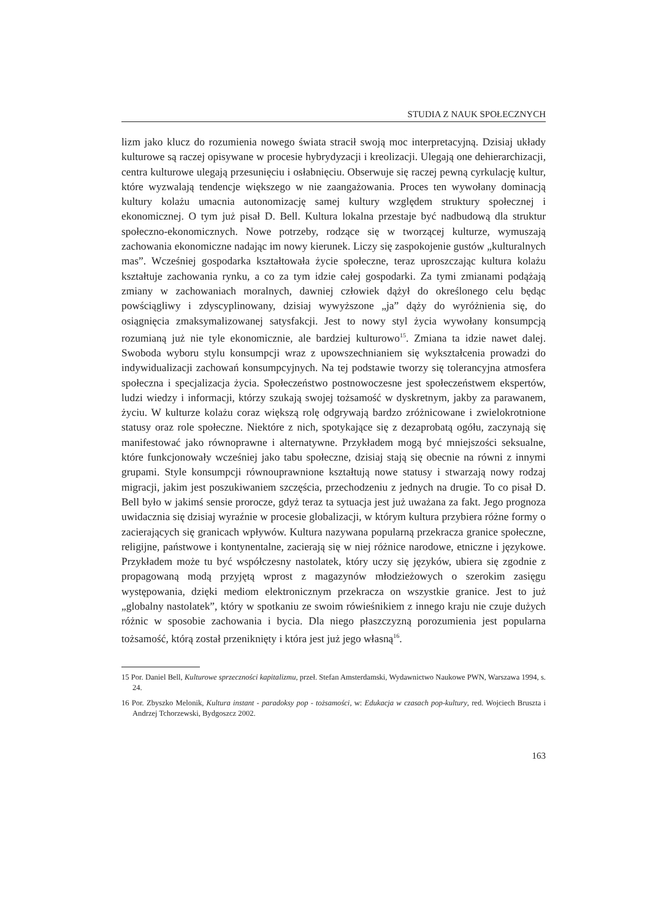STUDIA Z NAUK SPOŁECZNYCH
lizm jako klucz do rozumienia nowego świata stracił swoją moc interpretacyjną. Dzisiaj układy kulturowe są raczej opisywane w procesie hybrydyzacji i kreolizacji. Ulegają one dehierarchizacji, centra kulturowe ulegają przesunięciu i osłabnięciu. Obserwuje się raczej pewną cyrkulację kultur, które wyzwalają tendencje większego w nie zaangażowania. Proces ten wywołany dominacją kultury kolażu umacnia autonomizację samej kultury względem struktury społecznej i ekonomicznej. O tym już pisał D. Bell. Kultura lokalna przestaje być nadbudową dla struktur społeczno-ekonomicznych. Nowe potrzeby, rodzące się w tworzącej kulturze, wymuszają zachowania ekonomiczne nadając im nowy kierunek. Liczy się zaspokojenie gustów „kulturalnych mas”. Wcześniej gospodarka kształtowała życie społeczne, teraz uproszczając kultura kolażu kształtuje zachowania rynku, a co za tym idzie całej gospodarki. Za tymi zmianami podążają zmiany w zachowaniach moralnych, dawniej człowiek dążył do określonego celu będąc powściągliwy i zdyscyplinowany, dzisiaj wywyższone „ja” dąży do wyróżnienia się, do osiągnięcia zmaksymalizowanej satysfakcji. Jest to nowy styl życia wywołany konsumpcją rozumianą już nie tyle ekonomicznie, ale bardziej kulturowo<sup>15</sup>. Zmiana ta idzie nawet dalej. Swoboda wyboru stylu konsumpcji wraz z upowszechnianiem się wykształcenia prowadzi do indywidualizacji zachowań konsumpcyjnych. Na tej podstawie tworzy się tolerancyjna atmosfera społeczna i specjalizacja życia. Społeczeństwo postnowoczesne jest społeczeństwem ekspertów, ludzi wiedzy i informacji, którzy szukają swojej tożsamość w dyskretnym, jakby za parawanem, życiu. W kulturze kolażu coraz większą rolę odgrywają bardzo zróżnicowane i zwielokrotnione statusy oraz role społeczne. Niektóre z nich, spotykające się z dezaprobatą ogółu, zaczynają się manifestować jako równoprawne i alternatywne. Przykładem mogą być mniejszości seksualne, które funkcjonowały wcześniej jako tabu społeczne, dzisiaj stają się obecnie na równi z innymi grupami. Style konsumpcji równouprawnione kształtują nowe statusy i stwarzają nowy rodzaj migracji, jakim jest poszukiwaniem szczęścia, przechodzeniu z jednych na drugie. To co pisał D. Bell było w jakimś sensie prorocze, gdyż teraz ta sytuacja jest już uważana za fakt. Jego prognoza uwidacznia się dzisiaj wyraźnie w procesie globalizacji, w którym kultura przybiera różne formy o zacierających się granicach wpływów. Kultura nazywana popularną przekracza granice społeczne, religijne, państwowe i kontynentalne, zacierają się w niej różnice narodowe, etniczne i językowe. Przykładem może tu być współczesny nastolatek, który uczy się języków, ubiera się zgodnie z propagowaną modą przyjętą wprost z magazynów młodzieżowych o szerokim zasięgu występowania, dzięki mediom elektronicznym przekracza on wszystkie granice. Jest to już „globalny nastolatek”, który w spotkaniu ze swoim rówieśnikiem z innego kraju nie czuje dużych różnic w sposobie zachowania i bycia. Dla niego płaszczyzną porozumienia jest popularna tożsamość, którą został przeniknięty i która jest już jego własną<sup>16</sup>.
15 Por. Daniel Bell, Kulturowe sprzeczności kapitalizmu, przeł. Stefan Amsterdamski, Wydawnictwo Naukowe PWN, Warszawa 1994, s. 24.
16 Por. Zbyszko Melonik, Kultura instant - paradoksy pop - tożsamości, w: Edukacja w czasach pop-kultury, red. Wojciech Bruszta i Andrzej Tchorzewski, Bydgoszcz 2002.
163